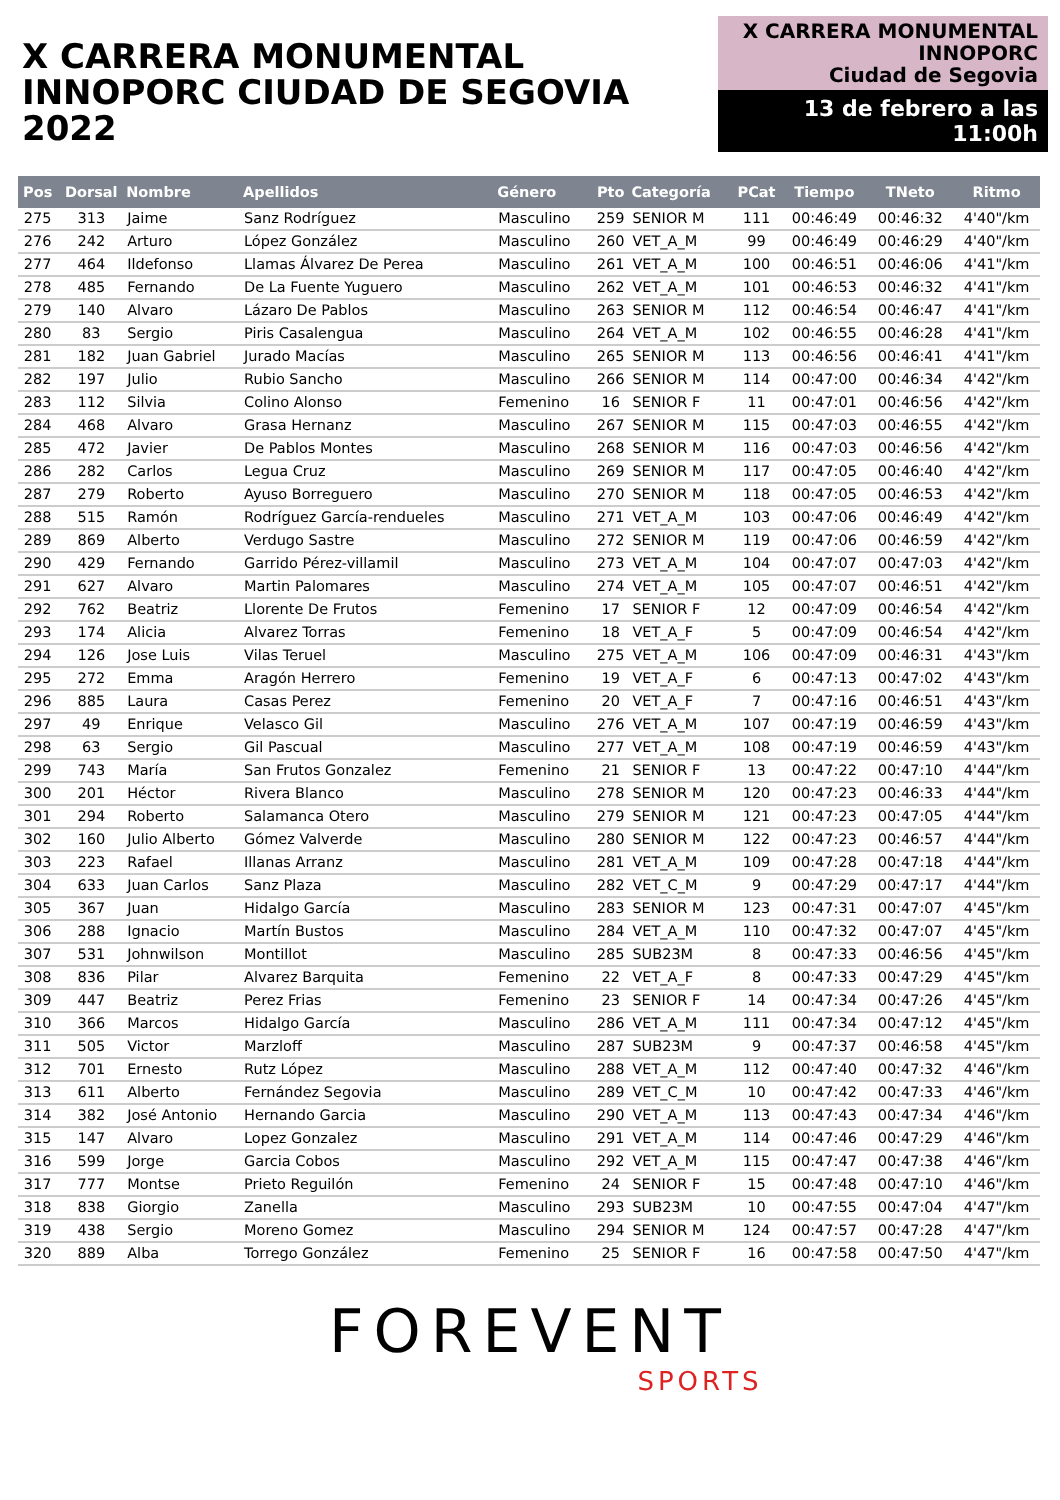X CARRERA MONUMENTAL
INNOPORC CIUDAD DE SEGOVIA 2022
X CARRERA MONUMENTAL
INNOPORC
Ciudad de Segovia
13 de febrero a las 11:00h
| Pos | Dorsal | Nombre | Apellidos | Género | Pto | Categoría | PCat | Tiempo | TNeto | Ritmo |
| --- | --- | --- | --- | --- | --- | --- | --- | --- | --- | --- |
| 275 | 313 | Jaime | Sanz Rodríguez | Masculino | 259 | SENIOR M | 111 | 00:46:49 | 00:46:32 | 4'40"/km |
| 276 | 242 | Arturo | López González | Masculino | 260 | VET_A_M | 99 | 00:46:49 | 00:46:29 | 4'40"/km |
| 277 | 464 | Ildefonso | Llamas Álvarez De Perea | Masculino | 261 | VET_A_M | 100 | 00:46:51 | 00:46:06 | 4'41"/km |
| 278 | 485 | Fernando | De La Fuente Yuguero | Masculino | 262 | VET_A_M | 101 | 00:46:53 | 00:46:32 | 4'41"/km |
| 279 | 140 | Alvaro | Lázaro De Pablos | Masculino | 263 | SENIOR M | 112 | 00:46:54 | 00:46:47 | 4'41"/km |
| 280 | 83 | Sergio | Piris Casalengua | Masculino | 264 | VET_A_M | 102 | 00:46:55 | 00:46:28 | 4'41"/km |
| 281 | 182 | Juan Gabriel | Jurado Macías | Masculino | 265 | SENIOR M | 113 | 00:46:56 | 00:46:41 | 4'41"/km |
| 282 | 197 | Julio | Rubio Sancho | Masculino | 266 | SENIOR M | 114 | 00:47:00 | 00:46:34 | 4'42"/km |
| 283 | 112 | Silvia | Colino Alonso | Femenino | 16 | SENIOR F | 11 | 00:47:01 | 00:46:56 | 4'42"/km |
| 284 | 468 | Alvaro | Grasa Hernanz | Masculino | 267 | SENIOR M | 115 | 00:47:03 | 00:46:55 | 4'42"/km |
| 285 | 472 | Javier | De Pablos Montes | Masculino | 268 | SENIOR M | 116 | 00:47:03 | 00:46:56 | 4'42"/km |
| 286 | 282 | Carlos | Legua Cruz | Masculino | 269 | SENIOR M | 117 | 00:47:05 | 00:46:40 | 4'42"/km |
| 287 | 279 | Roberto | Ayuso Borreguero | Masculino | 270 | SENIOR M | 118 | 00:47:05 | 00:46:53 | 4'42"/km |
| 288 | 515 | Ramón | Rodríguez García-rendueles | Masculino | 271 | VET_A_M | 103 | 00:47:06 | 00:46:49 | 4'42"/km |
| 289 | 869 | Alberto | Verdugo Sastre | Masculino | 272 | SENIOR M | 119 | 00:47:06 | 00:46:59 | 4'42"/km |
| 290 | 429 | Fernando | Garrido Pérez-villamil | Masculino | 273 | VET_A_M | 104 | 00:47:07 | 00:47:03 | 4'42"/km |
| 291 | 627 | Alvaro | Martin Palomares | Masculino | 274 | VET_A_M | 105 | 00:47:07 | 00:46:51 | 4'42"/km |
| 292 | 762 | Beatriz | Llorente De Frutos | Femenino | 17 | SENIOR F | 12 | 00:47:09 | 00:46:54 | 4'42"/km |
| 293 | 174 | Alicia | Alvarez Torras | Femenino | 18 | VET_A_F | 5 | 00:47:09 | 00:46:54 | 4'42"/km |
| 294 | 126 | Jose Luis | Vilas Teruel | Masculino | 275 | VET_A_M | 106 | 00:47:09 | 00:46:31 | 4'43"/km |
| 295 | 272 | Emma | Aragón Herrero | Femenino | 19 | VET_A_F | 6 | 00:47:13 | 00:47:02 | 4'43"/km |
| 296 | 885 | Laura | Casas Perez | Femenino | 20 | VET_A_F | 7 | 00:47:16 | 00:46:51 | 4'43"/km |
| 297 | 49 | Enrique | Velasco Gil | Masculino | 276 | VET_A_M | 107 | 00:47:19 | 00:46:59 | 4'43"/km |
| 298 | 63 | Sergio | Gil Pascual | Masculino | 277 | VET_A_M | 108 | 00:47:19 | 00:46:59 | 4'43"/km |
| 299 | 743 | María | San Frutos Gonzalez | Femenino | 21 | SENIOR F | 13 | 00:47:22 | 00:47:10 | 4'44"/km |
| 300 | 201 | Héctor | Rivera Blanco | Masculino | 278 | SENIOR M | 120 | 00:47:23 | 00:46:33 | 4'44"/km |
| 301 | 294 | Roberto | Salamanca Otero | Masculino | 279 | SENIOR M | 121 | 00:47:23 | 00:47:05 | 4'44"/km |
| 302 | 160 | Julio Alberto | Gómez Valverde | Masculino | 280 | SENIOR M | 122 | 00:47:23 | 00:46:57 | 4'44"/km |
| 303 | 223 | Rafael | Illanas Arranz | Masculino | 281 | VET_A_M | 109 | 00:47:28 | 00:47:18 | 4'44"/km |
| 304 | 633 | Juan Carlos | Sanz Plaza | Masculino | 282 | VET_C_M | 9 | 00:47:29 | 00:47:17 | 4'44"/km |
| 305 | 367 | Juan | Hidalgo García | Masculino | 283 | SENIOR M | 123 | 00:47:31 | 00:47:07 | 4'45"/km |
| 306 | 288 | Ignacio | Martín Bustos | Masculino | 284 | VET_A_M | 110 | 00:47:32 | 00:47:07 | 4'45"/km |
| 307 | 531 | Johnwilson | Montillot | Masculino | 285 | SUB23M | 8 | 00:47:33 | 00:46:56 | 4'45"/km |
| 308 | 836 | Pilar | Alvarez Barquita | Femenino | 22 | VET_A_F | 8 | 00:47:33 | 00:47:29 | 4'45"/km |
| 309 | 447 | Beatriz | Perez Frias | Femenino | 23 | SENIOR F | 14 | 00:47:34 | 00:47:26 | 4'45"/km |
| 310 | 366 | Marcos | Hidalgo García | Masculino | 286 | VET_A_M | 111 | 00:47:34 | 00:47:12 | 4'45"/km |
| 311 | 505 | Victor | Marzloff | Masculino | 287 | SUB23M | 9 | 00:47:37 | 00:46:58 | 4'45"/km |
| 312 | 701 | Ernesto | Rutz López | Masculino | 288 | VET_A_M | 112 | 00:47:40 | 00:47:32 | 4'46"/km |
| 313 | 611 | Alberto | Fernández Segovia | Masculino | 289 | VET_C_M | 10 | 00:47:42 | 00:47:33 | 4'46"/km |
| 314 | 382 | José Antonio | Hernando Garcia | Masculino | 290 | VET_A_M | 113 | 00:47:43 | 00:47:34 | 4'46"/km |
| 315 | 147 | Alvaro | Lopez Gonzalez | Masculino | 291 | VET_A_M | 114 | 00:47:46 | 00:47:29 | 4'46"/km |
| 316 | 599 | Jorge | Garcia Cobos | Masculino | 292 | VET_A_M | 115 | 00:47:47 | 00:47:38 | 4'46"/km |
| 317 | 777 | Montse | Prieto Reguilón | Femenino | 24 | SENIOR F | 15 | 00:47:48 | 00:47:10 | 4'46"/km |
| 318 | 838 | Giorgio | Zanella | Masculino | 293 | SUB23M | 10 | 00:47:55 | 00:47:04 | 4'47"/km |
| 319 | 438 | Sergio | Moreno Gomez | Masculino | 294 | SENIOR M | 124 | 00:47:57 | 00:47:28 | 4'47"/km |
| 320 | 889 | Alba | Torrego González | Femenino | 25 | SENIOR F | 16 | 00:47:58 | 00:47:50 | 4'47"/km |
FOREVENT
SPORTS